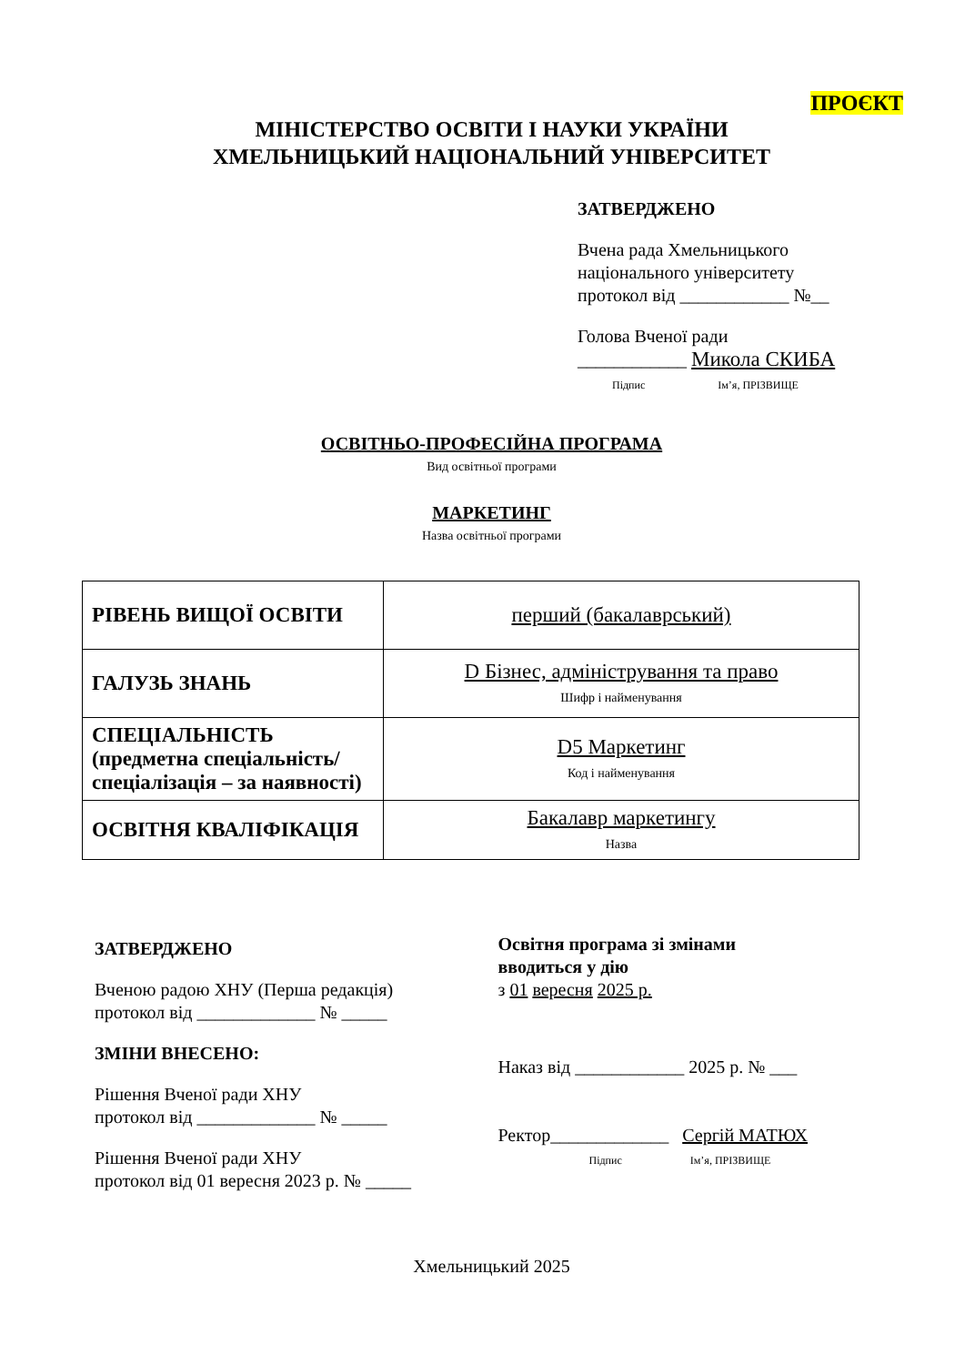ПРОЄКТ
МІНІСТЕРСТВО ОСВІТИ І НАУКИ УКРАЇНИ
ХМЕЛЬНИЦЬКИЙ НАЦІОНАЛЬНИЙ УНІВЕРСИТЕТ
ЗАТВЕРДЖЕНО
Вчена рада Хмельницького
національного університету
протокол від ____________ №__
Голова Вченої ради
____________ Микола СКИБА
Підпис Ім’я, ПРІЗВИЩЕ
ОСВІТНЬО-ПРОФЕСІЙНА ПРОГРАМА
Вид освітньої програми
МАРКЕТИНГ
Назва освітньої програми
| РІВЕНЬ ВИЩОЇ ОСВІТИ | перший (бакалаврський) |
| ГАЛУЗЬ ЗНАНЬ | D Бізнес, адміністрування та право Шифр і найменування |
| СПЕЦІАЛЬНІСТЬ (предметна спеціальність/ спеціалізація – за наявності) | D5 Маркетинг Код і найменування |
| ОСВІТНЯ КВАЛІФІКАЦІЯ | Бакалавр маркетингу Назва |
ЗАТВЕРДЖЕНО
Вченою радою ХНУ (Перша редакція)
протокол від _____________ № _____
ЗМІНИ ВНЕСЕНО:
Рішення Вченої ради ХНУ
протокол від _____________ № _____
Рішення Вченої ради ХНУ
протокол від 01 вересня 2023 р. № _____
Освітня програма зі змінами
вводиться у дію
з 01 вересня 2025 р.
Наказ від ____________ 2025 р. № ___
Ректор_____________ Сергій МАТЮХ
Підпис Ім’я, ПРІЗВИЩЕ
Хмельницький 2025